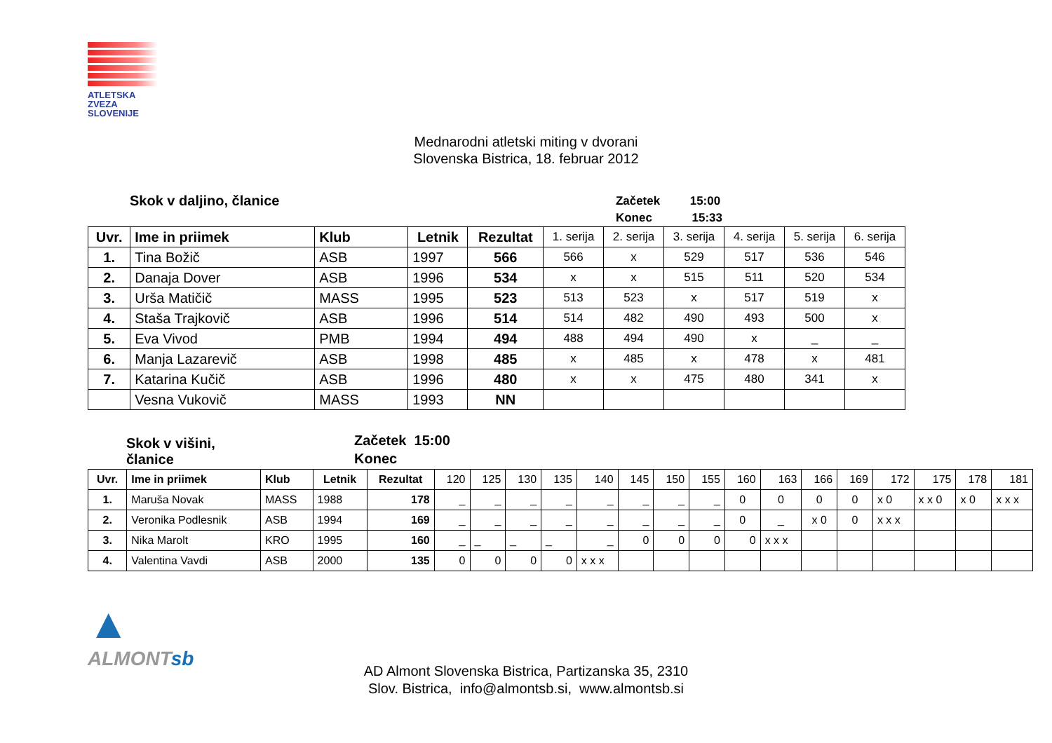ATLETSKA
ZVEZA
SLOVENIJE
Mednarodni atletski miting v dvorani
Slovenska Bistrica, 18. februar 2012
Skok v daljino, članice
Začetek 15:00
Konec 15:33
| Uvr. | Ime in priimek | Klub | Letnik | Rezultat | 1. serija | 2. serija | 3. serija | 4. serija | 5. serija | 6. serija |
| 1. | Tina Božič | ASB | 1997 | 566 | 566 | x | 529 | 517 | 536 | 546 |
| 2. | Danaja Dover | ASB | 1996 | 534 | x | x | 515 | 511 | 520 | 534 |
| 3. | Urša Matičič | MASS | 1995 | 523 | 513 | 523 | x | 517 | 519 | x |
| 4. | Staša Trajkovič | ASB | 1996 | 514 | 514 | 482 | 490 | 493 | 500 | x |
| 5. | Eva Vivod | PMB | 1994 | 494 | 488 | 494 | 490 | x | _ | _ |
| 6. | Manja Lazarevič | ASB | 1998 | 485 | x | 485 | x | 478 | x | 481 |
| 7. | Katarina Kučič | ASB | 1996 | 480 | x | x | 475 | 480 | 341 | x |
| | Vesna Vukovič | MASS | 1993 | NN | | | | | | |
Skok v višini,
članice
Začetek 15:00
Konec
| Uvr. | Ime in priimek | Klub | Letnik | Rezultat | 120 | 125 | 130 | 135 | 140 | 145 | 150 | 155 | 160 | 163 | 166 | 169 | 172 | 175 | 178 | 181 |
| 1. | Maruša Novak | MASS | 1988 | 178 | _ | _ | _ | _ | _ | _ | _ | _ | 0 | 0 | 0 | 0 | x 0 | x x 0 | x 0 | x x x |
| 2. | Veronika Podlesnik | ASB | 1994 | 169 | _ | _ | _ | _ | _ | _ | _ | _ | 0 | _ | x 0 | 0 | x x x | | | |
| 3. | Nika Marolt | KRO | 1995 | 160 | _ | _ | _ | _ | _ | 0 | 0 | 0 | 0 | x x x | | | | | | |
| 4. | Valentina Vavdi | ASB | 2000 | 135 | 0 | 0 | 0 | 0 | x x x | | | | | | | | | | | |
▲
ALMONTsb
AD Almont Slovenska Bistrica, Partizanska 35, 2310
Slov. Bistrica, info@almontsb.si, www.almontsb.si